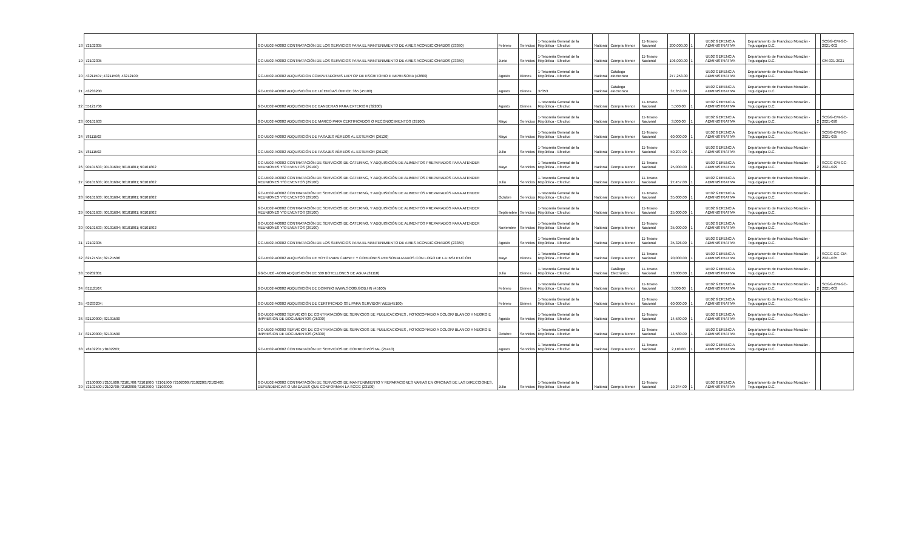| 18 | 72102305 | GC-UE02-AO002 CONTRATACIÓN DE LOS SERVICIOS PARA EL MANTENIMIENTO DE AIRES ACONDICIONADOS (23360) | Febrero | Servicios | 1-Tesoreria General de la República - Efectivo | National | Compra Menor | 11-Tesoro Nacional | 200,000.00 | 1 | UE02 GERENCIA ADMINISTRATIVA | Departamento de Francisco Morazán - Tegucigalpa D.C. | | SCGG-CM-GC-2021-002 |
| 19 | 72102305 | GC-UE02-AO002 CONTRATACIÓN DE LOS SERVICIOS PARA EL MANTENIMIENTO DE AIRES ACONDICIONADOS (23360) | Junio | Servicios | 1-Tesoreria General de la República - Efectivo | National | Compra Menor | 11-Tesoro Nacional | 196,000.00 | 1 | UE02 GERENCIA ADMINISTRATIVA | Departamento de Francisco Morazán - Tegucigalpa D.C. | | CM-031-2021 |
| 20 | 43211507; 43211508; 43212100; | GC-UE02-AO002 ADQUISICION COMPUTADORAS LAPTOP DE ESCRITORIO E IMPRESORA (42600) | Agosto | Bienes | 1-Tesoreria General de la República - Efectivo | National | Catalogo electronico | | 277,253.00 | | UE02 GERENCIA ADMINISTRATIVA | Departamento de Francisco Morazán - Tegucigalpa D.C. | | |
| 21 | 43233200 | GC-UE02-AO002 ADQUISICIÓN DE LICENCIAS OFFICE 365 (45100) | Agosto | Bienes | 37353 | National | Catalogo electronico | | 37,353.00 | | UE02 GERENCIA ADMINISTRATIVA | Departamento de Francisco Morazán - Tegucigalpa D.C. | | |
| 22 | 55121706 | GC-UE02-AO002 ADQUISICION DE BANDERAS PARA EXTERIOR (32200) | Agosto | Bienes | 1-Tesoreria General de la República - Efectivo | National | Compra Menor | 11-Tesoro Nacional | 5,500.00 | 1 | UE02 GERENCIA ADMINISTRATIVA | Departamento de Francisco Morazán - Tegucigalpa D.C. | | |
| 23 | 60101603 | GC-UE02-AO002 ADQUISICION DE MARCO PARA CERTIFICADOS O RECONOCIMIENTOS (29100) | Mayo | Servicios | 1-Tesoreria General de la República - Efectivo | National | Compra Menor | 11-Tesoro Nacional | 3,000.00 | 1 | UE02 GERENCIA ADMINISTRATIVA | Departamento de Francisco Morazán - Tegucigalpa D.C. | 2 | SCGG-CM-GC-2021-028 |
| 24 | 78111502 | GC-UE02-AO002 ADQUISICIÓN DE PASAJES AÉREOS AL EXTERIOR (26120) | Mayo | Servicios | 1-Tesoreria General de la República - Efectivo | National | Compra Menor | 11-Tesoro Nacional | 60,000.00 | 1 | UE02 GERENCIA ADMINISTRATIVA | Departamento de Francisco Morazán - Tegucigalpa D.C. | | SCGG-CM-GC-2021-025 |
| 25 | 78111502 | GC-UE02-AO002 ADQUISICIÓN DE PASAJES AÉREOS AL EXTERIOR (26120) | Julio | Servicios | 1-Tesoreria General de la República - Efectivo | National | Compra Menor | 11-Tesoro Nacional | 50,207.00 | 1 | UE02 GERENCIA ADMINISTRATIVA | Departamento de Francisco Morazán - Tegucigalpa D.C. | | |
| 26 | 90101603; 90101604; 90101801; 90101802 | GC-UE02-AO002 CONTRATACIÓN DE SERVICIOS DE CATERING, Y ADQUISICIÓN DE ALIMENTOS PREPARADOS PARA ATENDER REUNIONES Y/O EVENTOS (29100) | Mayo | Servicios | 1-Tesoreria General de la República - Efectivo | National | Compra Menor | 11-Tesoro Nacional | 25,000.00 | 1 | UE02 GERENCIA ADMINISTRATIVA | Departamento de Francisco Morazán - Tegucigalpa D.C. | 2 | SCGG-CM-GC-2021-029 |
| 27 | 90101603; 90101604; 90101801; 90101802 | GC-UE02-AO002 CONTRATACIÓN DE SERVICIOS DE CATERING, Y ADQUISICIÓN DE ALIMENTOS PREPARADOS PARA ATENDER REUNIONES Y/O EVENTOS (29100) | Julio | Servicios | 1-Tesoreria General de la República - Efectivo | National | Compra Menor | 11-Tesoro Nacional | 27,457.00 | 1 | UE02 GERENCIA ADMINISTRATIVA | Departamento de Francisco Morazán - Tegucigalpa D.C. | | |
| 28 | 90101603; 90101604; 90101801; 90101802 | GC-UE02-AO002 CONTRATACIÓN DE SERVICIOS DE CATERING, Y ADQUISICIÓN DE ALIMENTOS PREPARADOS PARA ATENDER REUNIONES Y/O EVENTOS (29100) | Octubre | Servicios | 1-Tesoreria General de la República - Efectivo | National | Compra Menor | 11-Tesoro Nacional | 35,000.00 | 1 | UE02 GERENCIA ADMINISTRATIVA | Departamento de Francisco Morazán - Tegucigalpa D.C. | | |
| 29 | 90101603; 90101604; 90101801; 90101802 | GC-UE02-AO002 CONTRATACIÓN DE SERVICIOS DE CATERING, Y ADQUISICIÓN DE ALIMENTOS PREPARADOS PARA ATENDER REUNIONES Y/O EVENTOS (29100) | Septiembre | Servicios | 1-Tesoreria General de la República - Efectivo | National | Compra Menor | 11-Tesoro Nacional | 25,000.00 | 1 | UE02 GERENCIA ADMINISTRATIVA | Departamento de Francisco Morazán - Tegucigalpa D.C. | | |
| 30 | 90101603; 90101604; 90101801; 90101802 | GC-UE02-AO002 CONTRATACIÓN DE SERVICIOS DE CATERING, Y ADQUISICIÓN DE ALIMENTOS PREPARADOS PARA ATENDER REUNIONES Y/O EVENTOS (29100) | Noviembre | Servicios | 1-Tesoreria General de la República - Efectivo | National | Compra Menor | 11-Tesoro Nacional | 35,000.00 | 1 | UE02 GERENCIA ADMINISTRATIVA | Departamento de Francisco Morazán - Tegucigalpa D.C. | | |
| 31 | 72102305 | GC-UE02-AO002 CONTRATACIÓN DE LOS SERVICIOS PARA EL MANTENIMIENTO DE AIRES ACONDICIONADOS (23360) | Agosto | Servicios | 1-Tesoreria General de la República - Efectivo | National | Compra Menor | 11-Tesoro Nacional | 35,326.00 | 1 | UE02 GERENCIA ADMINISTRATIVA | Departamento de Francisco Morazán - Tegucigalpa D.C. | | |
| 32 | 82121504; 82121506 | GC-UE02-AO002 ADQUISICIÓN DE YOYO PARA CARNET Y CORDONES PERSONALIZADOS CON LOGO DE LA INSTITUCIÓN | Mayo | Bienes | 1-Tesoreria General de la República - Efectivo | National | Compra Menor | 11-Tesoro Nacional | 20,000.00 | 1 | UE02 GERENCIA ADMINISTRATIVA | Departamento de Francisco Morazán - Tegucigalpa D.C. | 2 | SCGG-GC-CM-2021-035 |
| 33 | 50202301 | GGC-UE0 -AO00 ADQUISICIÓN DE 500 BOTELLONES DE AGUA (31110) | Julio | Bienes | 1-Tesoreria General de la República - Efectivo | National | Catálogo Electrónico | 11-Tesoro Nacional | 13,000.00 | 1 | UE02 GERENCIA ADMINISTRATIVA | Departamento de Francisco Morazán - Tegucigalpa D.C. | | |
| 34 | 81112107; | GC-UE02-AO002 ADQUISICIÓN DE DOMINIO WWW.SCGG.GOB.HN (45100) | Febrero | Bienes | 1-Tesoreria General de la República - Efectivo | National | Compra Menor | 11-Tesoro Nacional | 3,000.00 | 1 | UE02 GERENCIA ADMINISTRATIVA | Departamento de Francisco Morazán - Tegucigalpa D.C. | 2 | SCGG-CM-GC-2021-003 |
| 35 | 43233204; | GC-UE02-AO002 ADQUISICIÓN DE CERTIFICADO SSL PARA SERVIDOR WEB(45100) | Febrero | Bienes | 1-Tesoreria General de la República - Efectivo | National | Compra Menor | 11-Tesoro Nacional | 60,000.00 | 1 | UE02 GERENCIA ADMINISTRATIVA | Departamento de Francisco Morazán - Tegucigalpa D.C. | | |
| 36 | 82120000; 82101500 | GC-UE02-AO002 SERVICIOS DE CONTRATACIÓN DE SERVICIOS DE PUBLICACIONES , FOTOCOPIADO A COLOR/ BLANCO Y NEGRO E IMPRESION DE DOCUMENTOS (25300) | Agosto | Servicios | 1-Tesoreria General de la República - Efectivo | National | Compra Menor | 11-Tesoro Nacional | 14,580.00 | 1 | UE02 GERENCIA ADMINISTRATIVA | Departamento de Francisco Morazán - Tegucigalpa D.C. | | |
| 37 | 82120000; 82101500 | GC-UE02-AO002 SERVICIOS DE CONTRATACIÓN DE SERVICIOS DE PUBLICACIONES , FOTOCOPIADO A COLOR/ BLANCO Y NEGRO E IMPRESION DE DOCUMENTOS (25300) | Octubre | Servicios | 1-Tesoreria General de la República - Efectivo | National | Compra Menor | 11-Tesoro Nacional | 14,580.00 | 1 | UE02 GERENCIA ADMINISTRATIVA | Departamento de Francisco Morazán - Tegucigalpa D.C. | | |
| 38 | 78102201;78102203; | GC-UE02-AO002 CONTRATACIÓN DE SERVICIOS DE CORREO POSTAL (21410) | Agosto | Servicios | 1-Tesoreria General de la República - Efectivo | National | Compra Menor | 11-Tesoro Nacional | 2,110.00 | 1 | UE02 GERENCIA ADMINISTRATIVA | Departamento de Francisco Morazán - Tegucigalpa D.C. | | |
| 39 | 72100000;72101600;72101700;72101800; 72101900;72102000;72102200;72102400; 72102500;72102700;72102800;72102900; 72103000; | GC-UE02-AO002 CONTRATACIÓN DE SERVICIOS DE MANTENIMIENTO Y REPARACIONES VARIAS EN OFICINAS DE LAS DIRECCIONES, DEPENDENCIAS O UNIDADES QUE CONFORMAN LA SCGG (23100) | Julio | Servicios | 1-Tesoreria General de la República - Efectivo | National | Compra Menor | 11-Tesoro Nacional | 19,244.00 | 1 | UE02 GERENCIA ADMINISTRATIVA | Departamento de Francisco Morazán - Tegucigalpa D.C. | | |